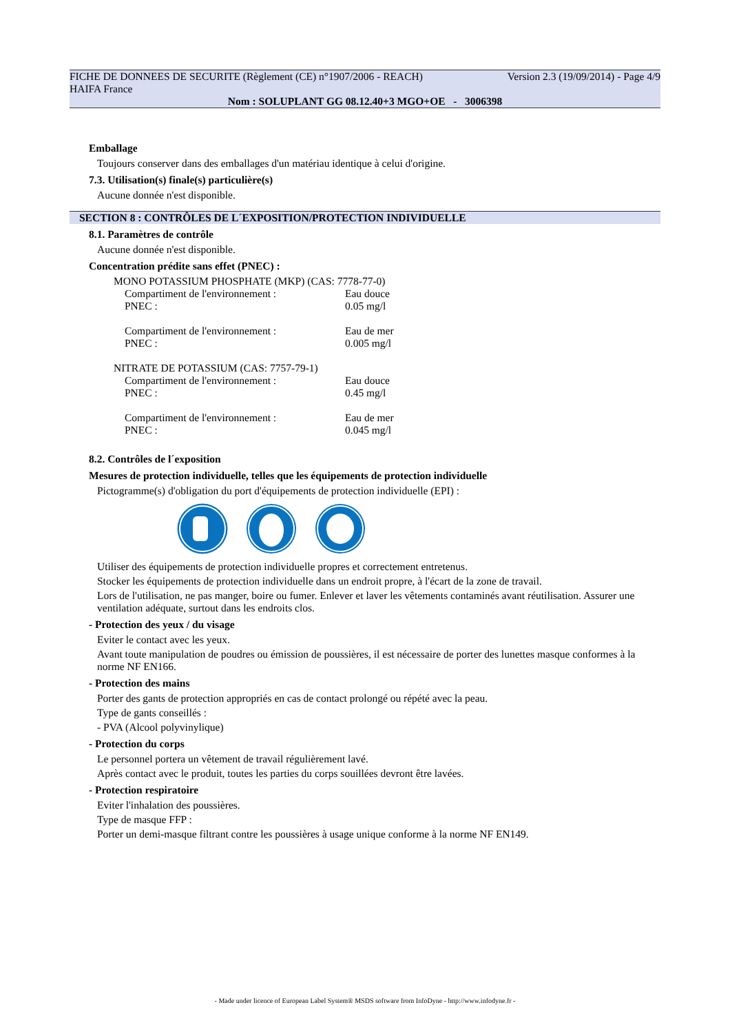FICHE DE DONNEES DE SECURITE (Règlement (CE) n°1907/2006 - REACH) Version 2.3 (19/09/2014) - Page 4/9
HAIFA France
Nom : SOLUPLANT GG 08.12.40+3 MGO+OE - 3006398
Emballage
Toujours conserver dans des emballages d'un matériau identique à celui d'origine.
7.3. Utilisation(s) finale(s) particulière(s)
Aucune donnée n'est disponible.
SECTION 8 : CONTRÔLES DE L´EXPOSITION/PROTECTION INDIVIDUELLE
8.1. Paramètres de contrôle
Aucune donnée n'est disponible.
Concentration prédite sans effet (PNEC) :
MONO POTASSIUM PHOSPHATE (MKP) (CAS: 7778-77-0)
Compartiment de l'environnement : Eau douce
PNEC : 0.05 mg/l
Compartiment de l'environnement : Eau de mer
PNEC : 0.005 mg/l
NITRATE DE POTASSIUM (CAS: 7757-79-1)
Compartiment de l'environnement : Eau douce
PNEC : 0.45 mg/l
Compartiment de l'environnement : Eau de mer
PNEC : 0.045 mg/l
8.2. Contrôles de l´exposition
Mesures de protection individuelle, telles que les équipements de protection individuelle
Pictogramme(s) d'obligation du port d'équipements de protection individuelle (EPI) :
Utiliser des équipements de protection individuelle propres et correctement entretenus.
Stocker les équipements de protection individuelle dans un endroit propre, à l'écart de la zone de travail.
Lors de l'utilisation, ne pas manger, boire ou fumer. Enlever et laver les vêtements contaminés avant réutilisation. Assurer une ventilation adéquate, surtout dans les endroits clos.
- Protection des yeux / du visage
Eviter le contact avec les yeux.
Avant toute manipulation de poudres ou émission de poussières, il est nécessaire de porter des lunettes masque conformes à la norme NF EN166.
- Protection des mains
Porter des gants de protection appropriés en cas de contact prolongé ou répété avec la peau.
Type de gants conseillés :
- PVA (Alcool polyvinylique)
- Protection du corps
Le personnel portera un vêtement de travail régulièrement lavé.
Après contact avec le produit, toutes les parties du corps souillées devront être lavées.
- Protection respiratoire
Eviter l'inhalation des poussières.
Type de masque FFP :
Porter un demi-masque filtrant contre les poussières à usage unique conforme à la norme NF EN149.
- Made under licence of European Label System® MSDS software from InfoDyne - http://www.infodyne.fr -